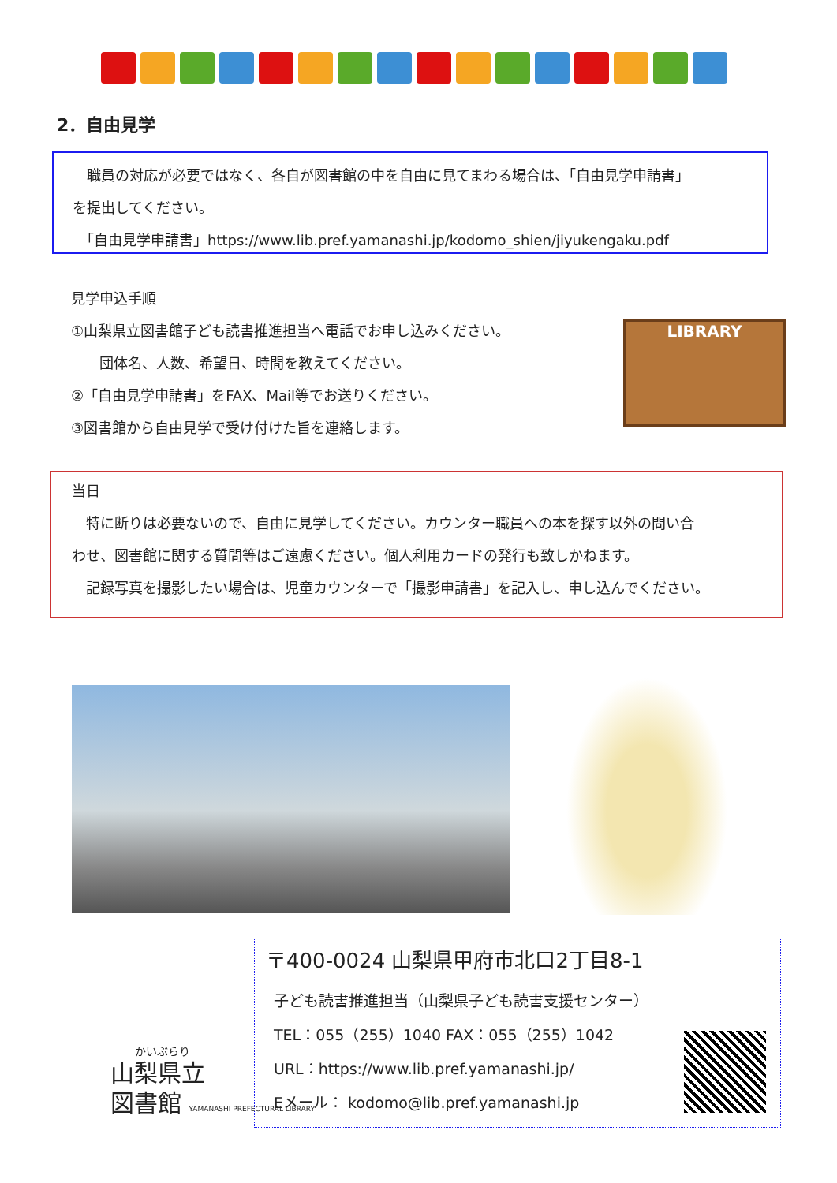2．自由見学
　職員の対応が必要ではなく、各自が図書館の中を自由に見てまわる場合は、「自由見学申請書」
を提出してください。
　「自由見学申請書」https://www.lib.pref.yamanashi.jp/kodomo_shien/jiyukengaku.pdf
見学申込手順
①山梨県立図書館子ども読書推進担当へ電話でお申し込みください。
　　団体名、人数、希望日、時間を教えてください。
②「自由見学申請書」をFAX、Mail等でお送りください。
③図書館から自由見学で受け付けた旨を連絡します。
LIBRARY
当日
　特に断りは必要ないので、自由に見学してください。カウンター職員への本を探す以外の問い合
わせ、図書館に関する質問等はご遠慮ください。個人利用カードの発行も致しかねます。
　記録写真を撮影したい場合は、児童カウンターで「撮影申請書」を記入し、申し込んでください。
〒400-0024 山梨県甲府市北口2丁目8-1
子ども読書推進担当（山梨県子ども読書支援センター）
TEL：055（255）1040 FAX：055（255）1042
URL：https://www.lib.pref.yamanashi.jp/
Eメール： kodomo@lib.pref.yamanashi.jp
かいぶらり
山梨県立
図書館 YAMANASHI PREFECTURAL LIBRARY